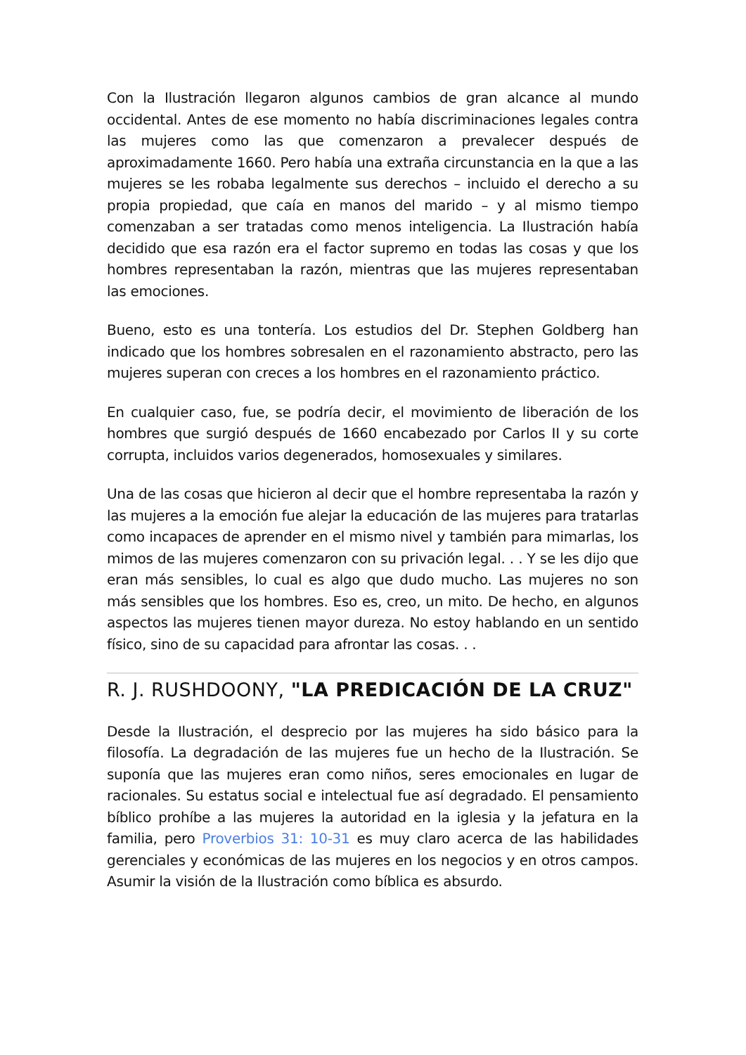Con la Ilustración llegaron algunos cambios de gran alcance al mundo occidental. Antes de ese momento no había discriminaciones legales contra las mujeres como las que comenzaron a prevalecer después de aproximadamente 1660. Pero había una extraña circunstancia en la que a las mujeres se les robaba legalmente sus derechos – incluido el derecho a su propia propiedad, que caía en manos del marido – y al mismo tiempo comenzaban a ser tratadas como menos inteligencia. La Ilustración había decidido que esa razón era el factor supremo en todas las cosas y que los hombres representaban la razón, mientras que las mujeres representaban las emociones.
Bueno, esto es una tontería. Los estudios del Dr. Stephen Goldberg han indicado que los hombres sobresalen en el razonamiento abstracto, pero las mujeres superan con creces a los hombres en el razonamiento práctico.
En cualquier caso, fue, se podría decir, el movimiento de liberación de los hombres que surgió después de 1660 encabezado por Carlos II y su corte corrupta, incluidos varios degenerados, homosexuales y similares.
Una de las cosas que hicieron al decir que el hombre representaba la razón y las mujeres a la emoción fue alejar la educación de las mujeres para tratarlas como incapaces de aprender en el mismo nivel y también para mimarlas, los mimos de las mujeres comenzaron con su privación legal. . . Y se les dijo que eran más sensibles, lo cual es algo que dudo mucho. Las mujeres no son más sensibles que los hombres. Eso es, creo, un mito. De hecho, en algunos aspectos las mujeres tienen mayor dureza. No estoy hablando en un sentido físico, sino de su capacidad para afrontar las cosas. . .
R. J. RUSHDOONY, "LA PREDICACIÓN DE LA CRUZ"
Desde la Ilustración, el desprecio por las mujeres ha sido básico para la filosofía. La degradación de las mujeres fue un hecho de la Ilustración. Se suponía que las mujeres eran como niños, seres emocionales en lugar de racionales. Su estatus social e intelectual fue así degradado. El pensamiento bíblico prohíbe a las mujeres la autoridad en la iglesia y la jefatura en la familia, pero Proverbios 31: 10-31 es muy claro acerca de las habilidades gerenciales y económicas de las mujeres en los negocios y en otros campos. Asumir la visión de la Ilustración como bíblica es absurdo.